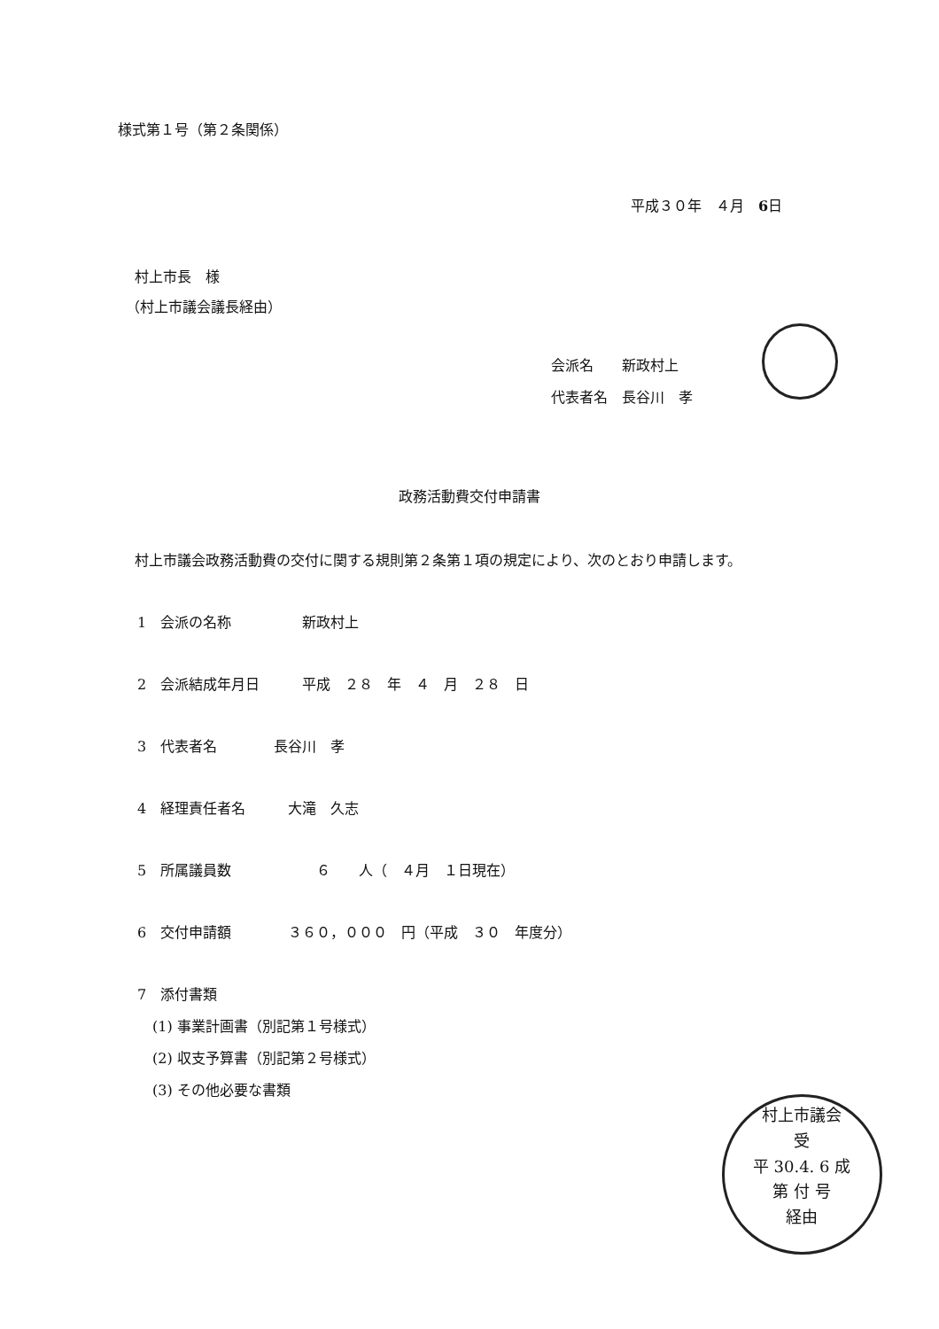様式第１号（第２条関係）
平成３０年　４月　6日
村上市長　様
（村上市議会議長経由）
会派名　　新政村上
代表者名　長谷川　孝
政務活動費交付申請書
村上市議会政務活動費の交付に関する規則第２条第１項の規定により、次のとおり申請します。
1　会派の名称　　　　　新政村上
2　会派結成年月日　　　平成　２８　年　４　月　２８　日
3　代表者名　　　　長谷川　孝
4　経理責任者名　　　大滝　久志
5　所属議員数　　　　　　６　　人（　４月　１日現在）
6　交付申請額　　　　３６０，０００　円（平成　３０　年度分）
7　添付書類
(1) 事業計画書（別記第１号様式）
(2) 収支予算書（別記第２号様式）
(3) その他必要な書類
村上市議会
受
平 30.4. 6 成
第 付 号
経由